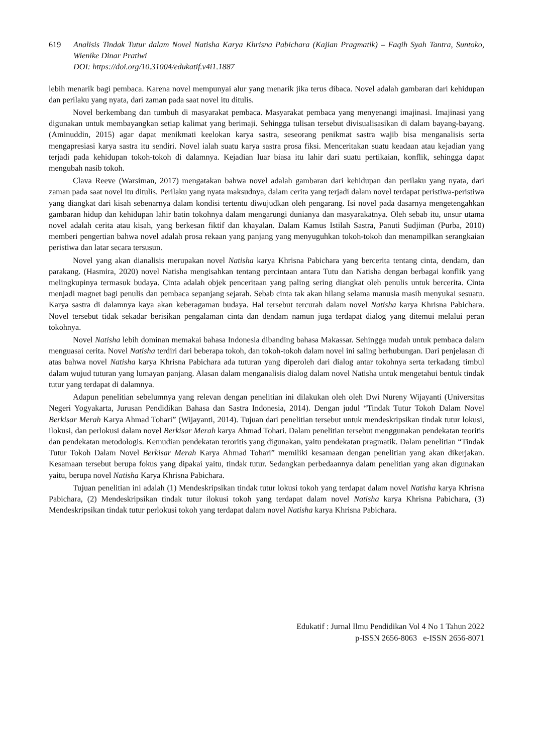619 Analisis Tindak Tutur dalam Novel Natisha Karya Khrisna Pabichara (Kajian Pragmatik) – Faqih Syah Tantra, Suntoko, Wienike Dinar Pratiwi
DOI: https://doi.org/10.31004/edukatif.v4i1.1887
lebih menarik bagi pembaca. Karena novel mempunyai alur yang menarik jika terus dibaca. Novel adalah gambaran dari kehidupan dan perilaku yang nyata, dari zaman pada saat novel itu ditulis.
Novel berkembang dan tumbuh di masyarakat pembaca. Masyarakat pembaca yang menyenangi imajinasi. Imajinasi yang digunakan untuk membayangkan setiap kalimat yang berimaji. Sehingga tulisan tersebut divisualisasikan di dalam bayang-bayang. (Aminuddin, 2015) agar dapat menikmati keelokan karya sastra, seseorang penikmat sastra wajib bisa menganalisis serta mengapresiasi karya sastra itu sendiri. Novel ialah suatu karya sastra prosa fiksi. Menceritakan suatu keadaan atau kejadian yang terjadi pada kehidupan tokoh-tokoh di dalamnya. Kejadian luar biasa itu lahir dari suatu pertikaian, konflik, sehingga dapat mengubah nasib tokoh.
Clava Reeve (Warsiman, 2017) mengatakan bahwa novel adalah gambaran dari kehidupan dan perilaku yang nyata, dari zaman pada saat novel itu ditulis. Perilaku yang nyata maksudnya, dalam cerita yang terjadi dalam novel terdapat peristiwa-peristiwa yang diangkat dari kisah sebenarnya dalam kondisi tertentu diwujudkan oleh pengarang. Isi novel pada dasarnya mengetengahkan gambaran hidup dan kehidupan lahir batin tokohnya dalam mengarungi dunianya dan masyarakatnya. Oleh sebab itu, unsur utama novel adalah cerita atau kisah, yang berkesan fiktif dan khayalan. Dalam Kamus Istilah Sastra, Panuti Sudjiman (Purba, 2010) memberi pengertian bahwa novel adalah prosa rekaan yang panjang yang menyuguhkan tokoh-tokoh dan menampilkan serangkaian peristiwa dan latar secara tersusun.
Novel yang akan dianalisis merupakan novel Natisha karya Khrisna Pabichara yang bercerita tentang cinta, dendam, dan parakang. (Hasmira, 2020) novel Natisha mengisahkan tentang percintaan antara Tutu dan Natisha dengan berbagai konflik yang melingkupinya termasuk budaya. Cinta adalah objek penceritaan yang paling sering diangkat oleh penulis untuk bercerita. Cinta menjadi magnet bagi penulis dan pembaca sepanjang sejarah. Sebab cinta tak akan hilang selama manusia masih menyukai sesuatu. Karya sastra di dalamnya kaya akan keberagaman budaya. Hal tersebut tercurah dalam novel Natisha karya Khrisna Pabichara. Novel tersebut tidak sekadar berisikan pengalaman cinta dan dendam namun juga terdapat dialog yang ditemui melalui peran tokohnya.
Novel Natisha lebih dominan memakai bahasa Indonesia dibanding bahasa Makassar. Sehingga mudah untuk pembaca dalam menguasai cerita. Novel Natisha terdiri dari beberapa tokoh, dan tokoh-tokoh dalam novel ini saling berhubungan. Dari penjelasan di atas bahwa novel Natisha karya Khrisna Pabichara ada tuturan yang diperoleh dari dialog antar tokohnya serta terkadang timbul dalam wujud tuturan yang lumayan panjang. Alasan dalam menganalisis dialog dalam novel Natisha untuk mengetahui bentuk tindak tutur yang terdapat di dalamnya.
Adapun penelitian sebelumnya yang relevan dengan penelitian ini dilakukan oleh oleh Dwi Nureny Wijayanti (Universitas Negeri Yogyakarta, Jurusan Pendidikan Bahasa dan Sastra Indonesia, 2014). Dengan judul “Tindak Tutur Tokoh Dalam Novel Berkisar Merah Karya Ahmad Tohari” (Wijayanti, 2014). Tujuan dari penelitian tersebut untuk mendeskripsikan tindak tutur lokusi, ilokusi, dan perlokusi dalam novel Berkisar Merah karya Ahmad Tohari. Dalam penelitian tersebut menggunakan pendekatan teoritis dan pendekatan metodologis. Kemudian pendekatan teroritis yang digunakan, yaitu pendekatan pragmatik. Dalam penelitian “Tindak Tutur Tokoh Dalam Novel Berkisar Merah Karya Ahmad Tohari” memiliki kesamaan dengan penelitian yang akan dikerjakan. Kesamaan tersebut berupa fokus yang dipakai yaitu, tindak tutur. Sedangkan perbedaannya dalam penelitian yang akan digunakan yaitu, berupa novel Natisha Karya Khrisna Pabichara.
Tujuan penelitian ini adalah (1) Mendeskripsikan tindak tutur lokusi tokoh yang terdapat dalam novel Natisha karya Khrisna Pabichara, (2) Mendeskripsikan tindak tutur ilokusi tokoh yang terdapat dalam novel Natisha karya Khrisna Pabichara, (3) Mendeskripsikan tindak tutur perlokusi tokoh yang terdapat dalam novel Natisha karya Khrisna Pabichara.
Edukatif : Jurnal Ilmu Pendidikan Vol 4 No 1 Tahun 2022
p-ISSN 2656-8063 e-ISSN 2656-8071